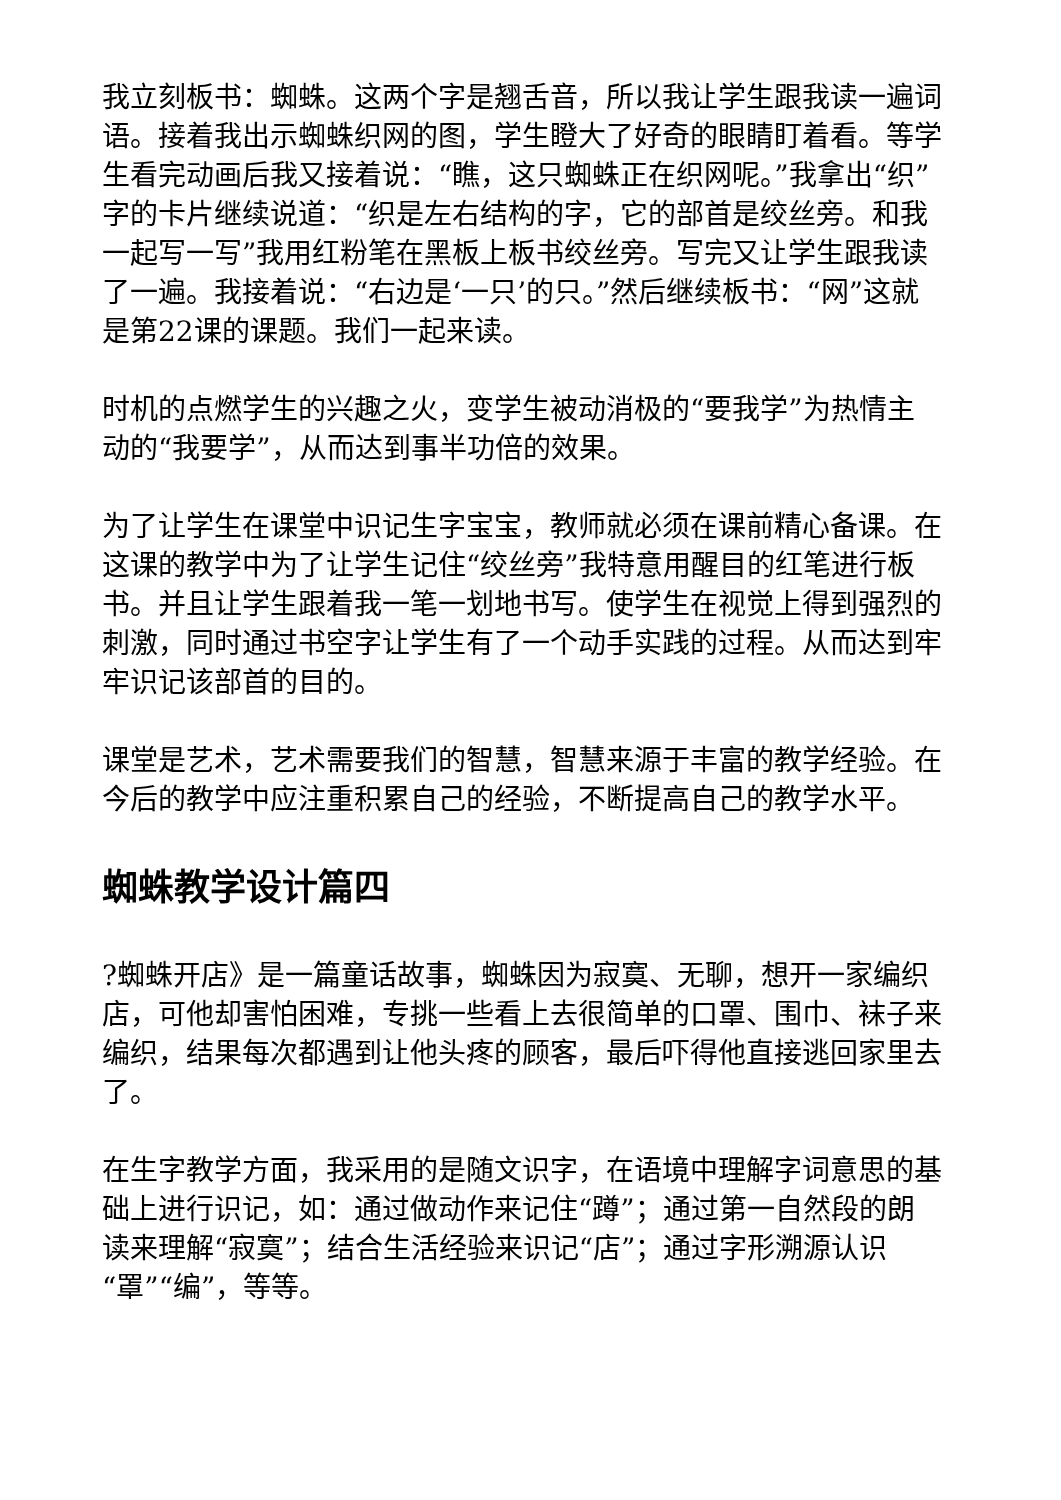我立刻板书：蜘蛛。这两个字是翘舌音，所以我让学生跟我读一遍词语。接着我出示蜘蛛织网的图，学生瞪大了好奇的眼睛盯着看。等学生看完动画后我又接着说：“瞧，这只蜘蛛正在织网呢。”我拿出“织”字的卡片继续说道：“织是左右结构的字，它的部首是绞丝旁。和我一起写一写”我用红粉笔在黑板上板书绞丝旁。写完又让学生跟我读了一遍。我接着说：“右边是‘一只’的只。”然后继续板书：“网”这就是第22课的课题。我们一起来读。
时机的点燃学生的兴趣之火，变学生被动消极的“要我学”为热情主动的“我要学”，从而达到事半功倍的效果。
为了让学生在课堂中识记生字宝宝，教师就必须在课前精心备课。在这课的教学中为了让学生记住“绞丝旁”我特意用醒目的红笔进行板书。并且让学生跟着我一笔一划地书写。使学生在视觉上得到强烈的刺激，同时通过书空字让学生有了一个动手实践的过程。从而达到牢牢识记该部首的目的。
课堂是艺术，艺术需要我们的智慧，智慧来源于丰富的教学经验。在今后的教学中应注重积累自己的经验，不断提高自己的教学水平。
蜘蛛教学设计篇四
?蜘蛛开店》是一篇童话故事，蜘蛛因为寂寞、无聊，想开一家编织店，可他却害怕困难，专挑一些看上去很简单的口罩、围巾、袜子来编织，结果每次都遇到让他头疼的顾客，最后吓得他直接逃回家里去了。
在生字教学方面，我采用的是随文识字，在语境中理解字词意思的基础上进行识记，如：通过做动作来记住“蹲”；通过第一自然段的朗读来理解“寂寞”；结合生活经验来识记“店”；通过字形溯源认识“罩”“编”，等等。